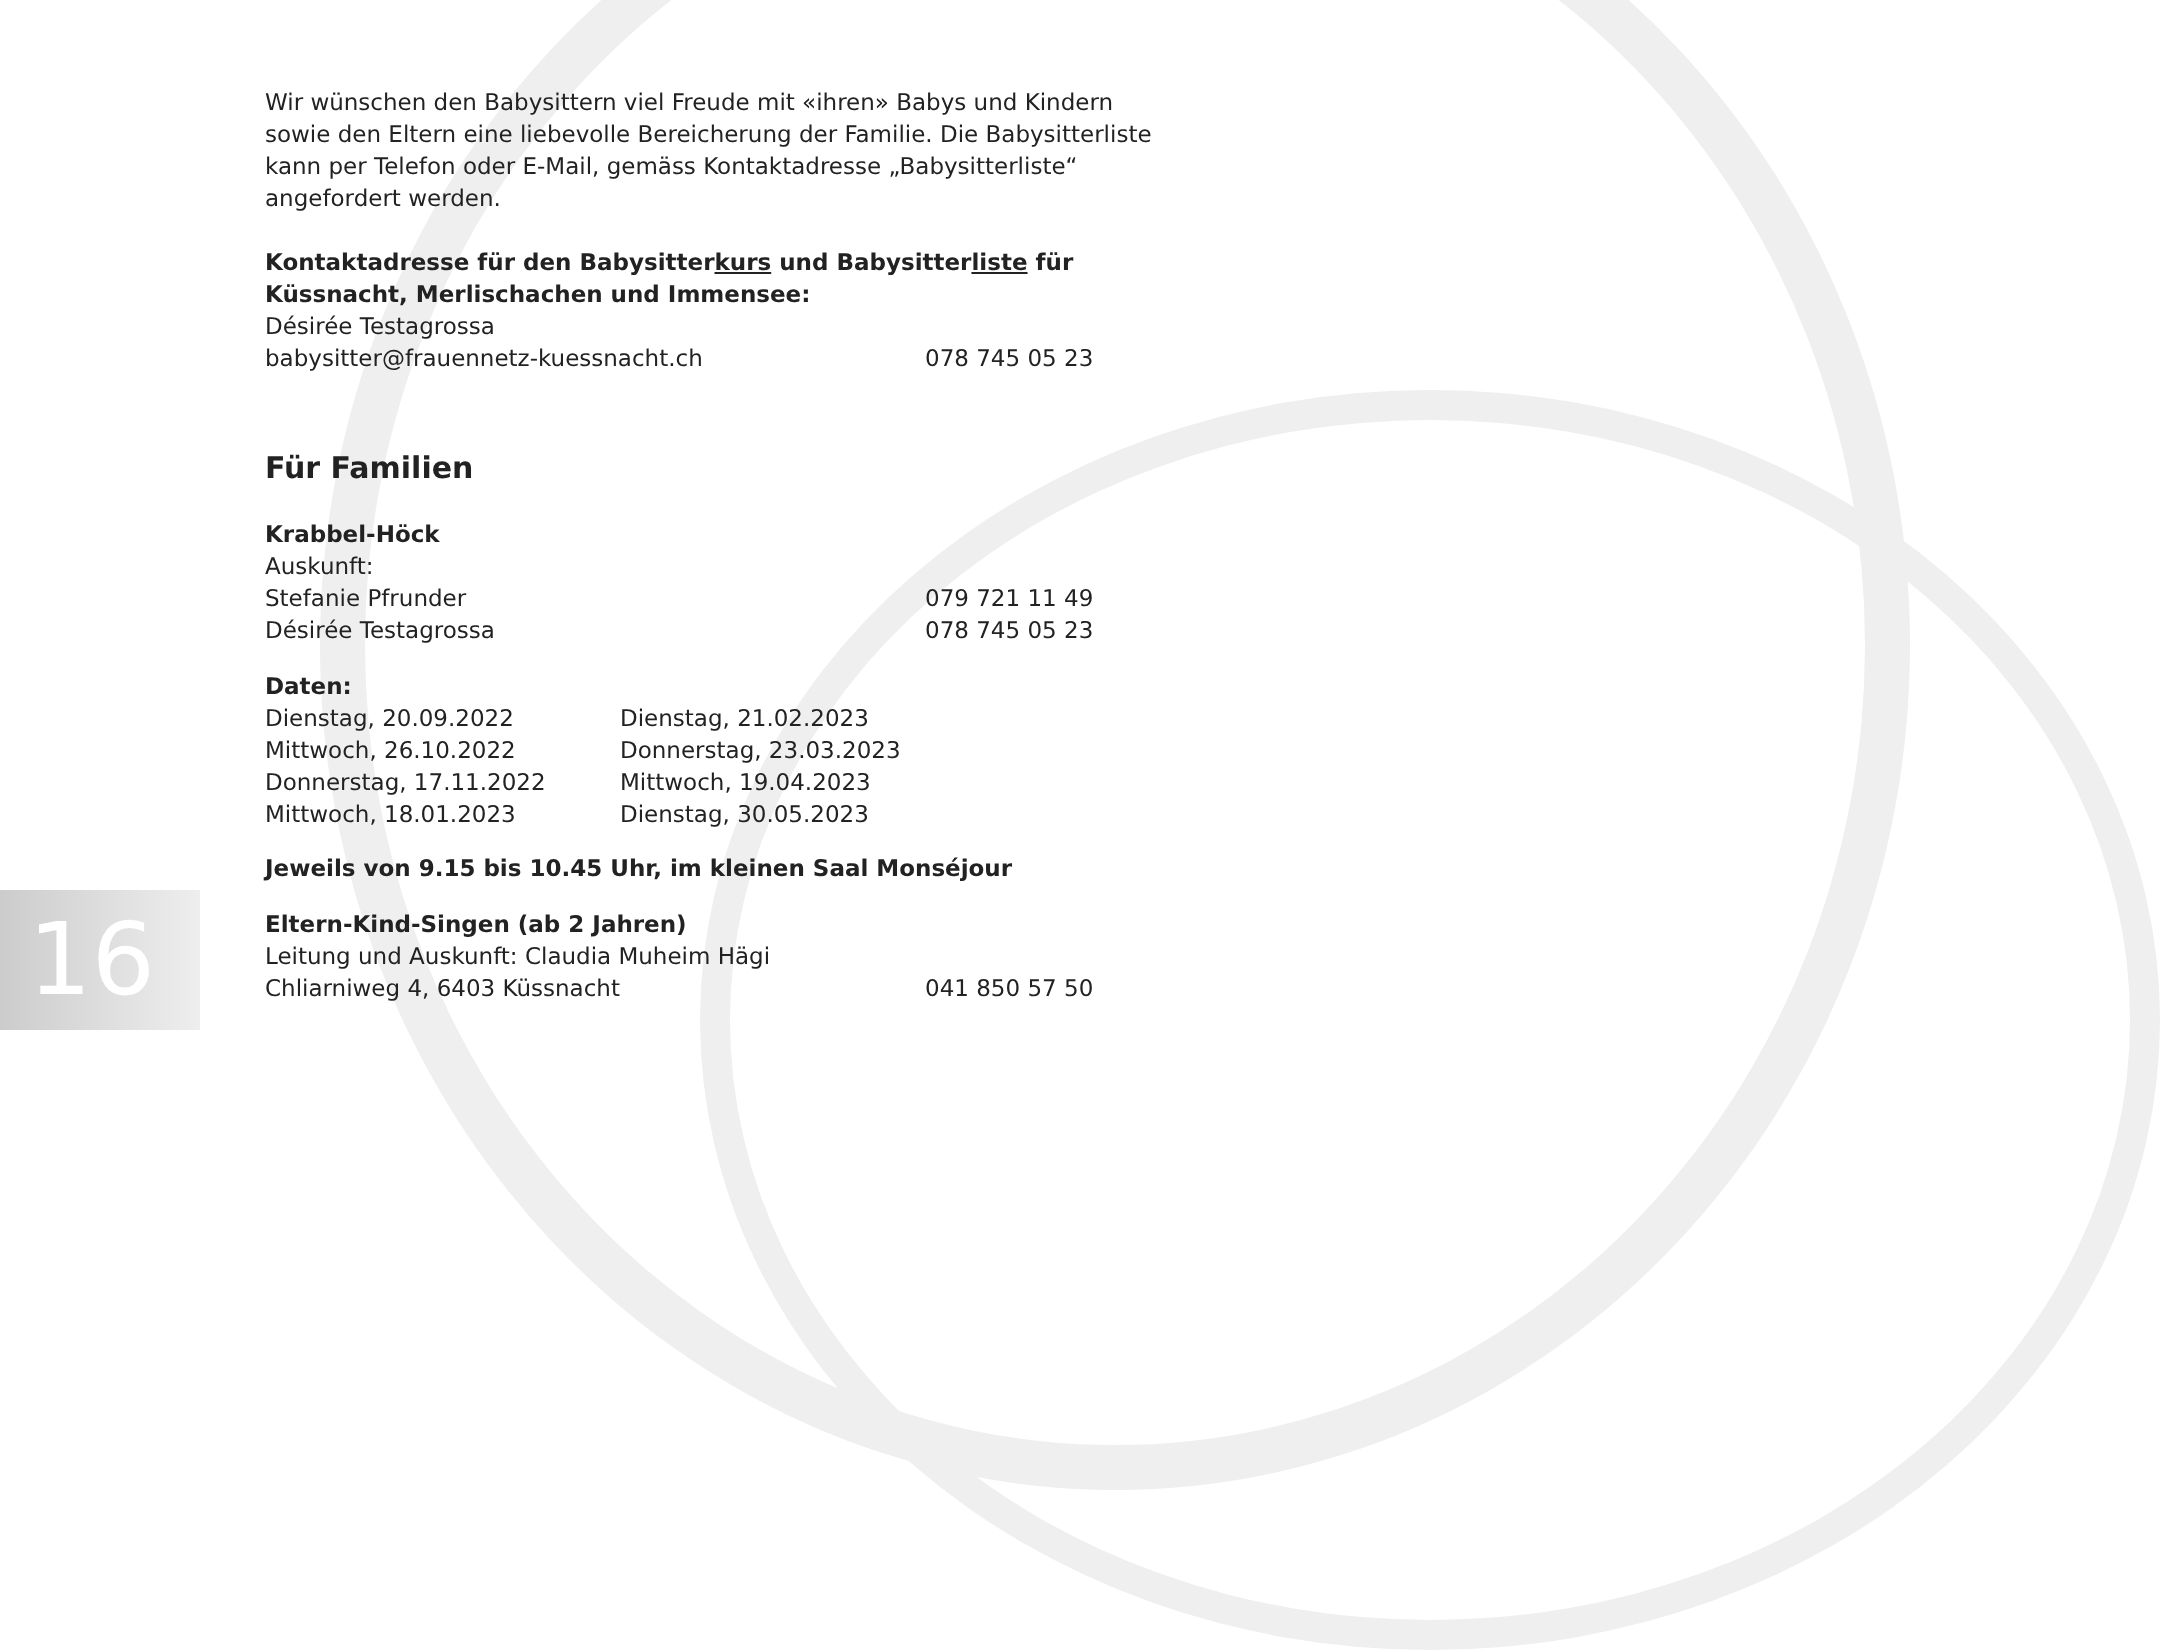16
Wir wünschen den Babysittern viel Freude mit «ihren» Babys und Kindern sowie den Eltern eine liebevolle Bereicherung der Familie. Die Babysitterliste kann per Telefon oder E-Mail, gemäss Kontaktadresse „Babysitterliste“ angefordert werden.
Kontaktadresse für den Babysitterkurs und Babysitterliste für Küssnacht, Merlischachen und Immensee:
Désirée Testagrossa
babysitter@frauennetz-kuessnacht.ch 078 745 05 23
Für Familien
Krabbel-Höck
Auskunft:
Stefanie Pfrunder 079 721 11 49
Désirée Testagrossa 078 745 05 23
Daten:
Dienstag, 20.09.2022 Dienstag, 21.02.2023 Mittwoch, 26.10.2022 Donnerstag, 23.03.2023 Donnerstag, 17.11.2022 Mittwoch, 19.04.2023 Mittwoch, 18.01.2023 Dienstag, 30.05.2023
Jeweils von 9.15 bis 10.45 Uhr, im kleinen Saal Monséjour
Eltern-Kind-Singen (ab 2 Jahren)
Leitung und Auskunft: Claudia Muheim Hägi
Chliarniweg 4, 6403 Küssnacht 041 850 57 50